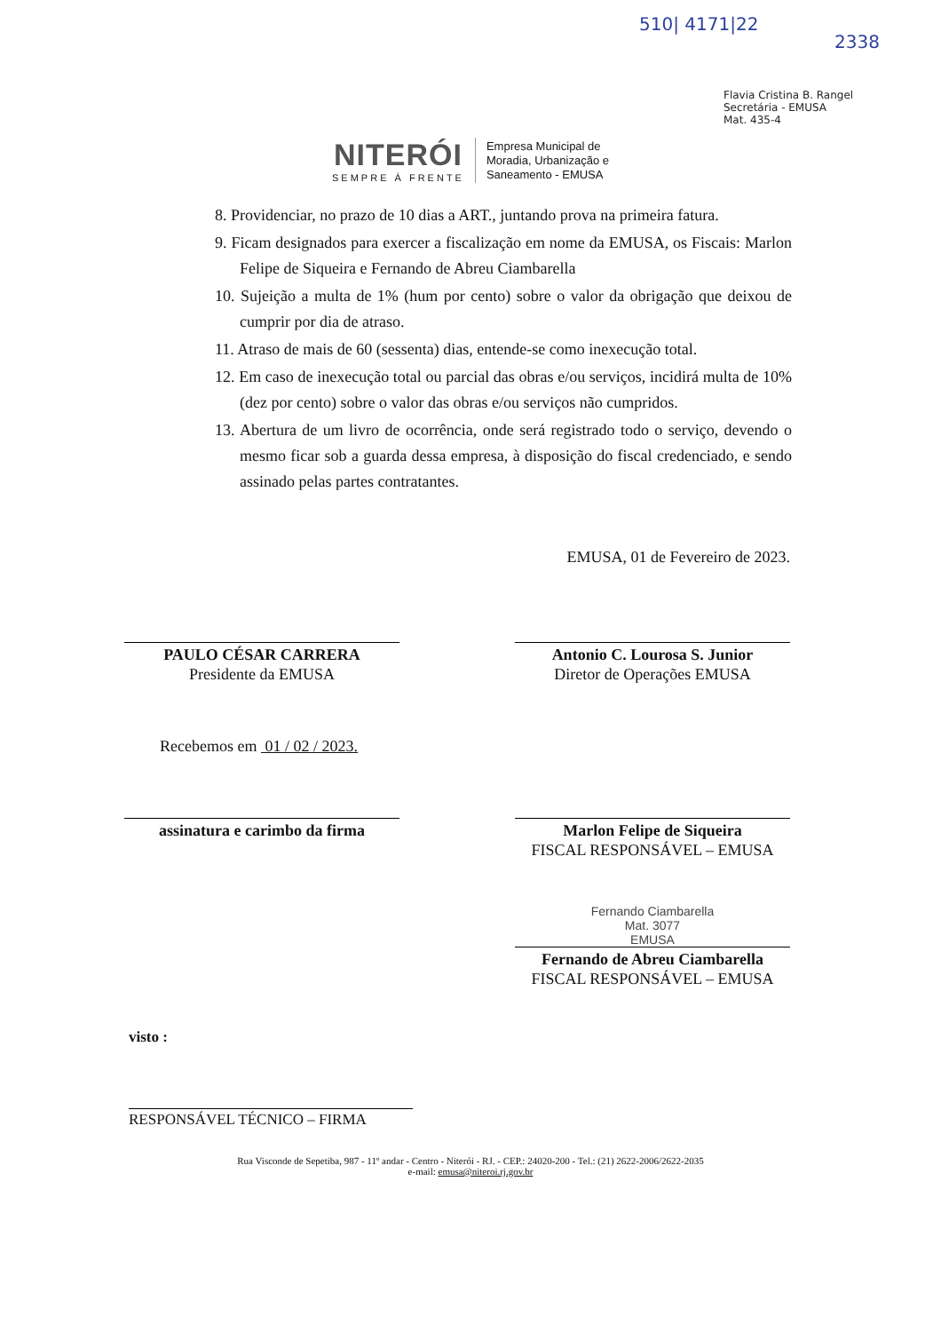510| 4171|22
2338
Flavia Cristina B. Rangel
Secretária - EMUSA
Mat. 435-4
NITERÓI
SEMPRE À FRENTE
Empresa Municipal de
Moradia, Urbanização e
Saneamento - EMUSA
8. Providenciar, no prazo de 10 dias a ART., juntando prova na primeira fatura.
9. Ficam designados para exercer a fiscalização em nome da EMUSA, os Fiscais: Marlon Felipe de Siqueira e Fernando de Abreu Ciambarella
10. Sujeição a multa de 1% (hum por cento) sobre o valor da obrigação que deixou de cumprir por dia de atraso.
11. Atraso de mais de 60 (sessenta) dias, entende-se como inexecução total.
12. Em caso de inexecução total ou parcial das obras e/ou serviços, incidirá multa de 10% (dez por cento) sobre o valor das obras e/ou serviços não cumpridos.
13. Abertura de um livro de ocorrência, onde será registrado todo o serviço, devendo o mesmo ficar sob a guarda dessa empresa, à disposição do fiscal credenciado, e sendo assinado pelas partes contratantes.
EMUSA, 01 de Fevereiro de 2023.
PAULO CÉSAR CARRERA
Presidente da EMUSA
Antonio C. Lourosa S. Junior
Diretor de Operações EMUSA
Recebemos em 01 / 02 / 2023.
assinatura e carimbo da firma
Marlon Felipe de Siqueira
FISCAL RESPONSÁVEL – EMUSA
Fernando Ciambarella
Mat. 3077
EMUSA
Fernando de Abreu Ciambarella
FISCAL RESPONSÁVEL – EMUSA
visto :
RESPONSÁVEL TÉCNICO – FIRMA
Rua Visconde de Sepetiba, 987 - 11º andar - Centro - Niterói - RJ. - CEP.: 24020-200 - Tel.: (21) 2622-2006/2622-2035
e-mail: emusa@niteroi.rj.gov.br